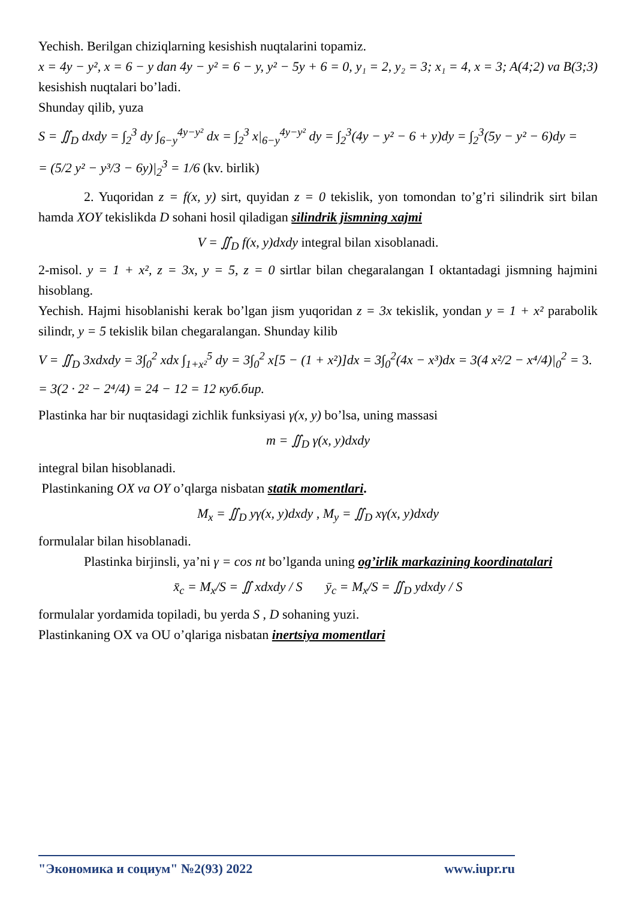Yechish. Berilgan chiziqlarning kesishish nuqtalarini topamiz.
x = 4y − y², x = 6 − y dan 4y − y² = 6 − y, y² − 5y + 6 = 0, y₁ = 2, y₂ = 3; x₁ = 4, x = 3; A(4;2) va B(3;3) kesishish nuqtalari bo’ladi.
Shunday qilib, yuza
S = ∬<sub>D</sub> dxdy = ∫<sub>2</sub><sup>3</sup> dy ∫<sub>6−y</sub><sup>4y−y²</sup> dx = ∫<sub>2</sub><sup>3</sup> x|<sub>6−y</sub><sup>4y−y²</sup> dy = ∫<sub>2</sub><sup>3</sup>(4y − y² − 6 + y)dy = ∫<sub>2</sub><sup>3</sup>(5y − y² − 6)dy =
= (5/2 y² − y³/3 − 6y)|<sub>2</sub><sup>3</sup> = 1/6 (kv. birlik)
2. Yuqoridan z = f(x, y) sirt, quyidan z = 0 tekislik, yon tomondan to’g’ri silindrik sirt bilan hamda XOY tekislikda D sohani hosil qiladigan silindrik jismning xajmi
V = ∬<sub>D</sub> f(x, y)dxdy integral bilan xisoblanadi.
2-misol. y = 1 + x², z = 3x, y = 5, z = 0 sirtlar bilan chegaralangan I oktantadagi jismning hajmini hisoblang.
Yechish. Hajmi hisoblanishi kerak bo’lgan jism yuqoridan z = 3x tekislik, yondan y = 1 + x² parabolik silindr, y = 5 tekislik bilan chegaralangan. Shunday kilib
V = ∬<sub>D</sub> 3xdxdy = 3∫<sub>0</sub><sup>2</sup> xdx ∫<sub>1+x²</sub><sup>5</sup> dy = 3∫<sub>0</sub><sup>2</sup> x[5 − (1 + x²)]dx = 3∫<sub>0</sub><sup>2</sup>(4x − x³)dx = 3(4 x²/2 − x⁴/4)|<sub>0</sub><sup>2</sup> = 3.
= 3(2 · 2² − 2⁴/4) = 24 − 12 = 12 куб.бир.
Plastinka har bir nuqtasidagi zichlik funksiyasi γ(x, y) bo’lsa, uning massasi
m = ∬<sub>D</sub> γ(x, y)dxdy
integral bilan hisoblanadi.
Plastinkaning OX va OY o’qlarga nisbatan statik momentlari.
M<sub>x</sub> = ∬<sub>D</sub> yγ(x, y)dxdy , M<sub>y</sub> = ∬<sub>D</sub> xγ(x, y)dxdy
formulalar bilan hisoblanadi.
Plastinka birjinsli, ya’ni γ = cos nt bo’lganda uning og’irlik markazining koordinatalari
x̄<sub>c</sub> = M<sub>x</sub>/S = ∬ xdxdy / S ȳ<sub>c</sub> = M<sub>x</sub>/S = ∬<sub>D</sub> ydxdy / S
formulalar yordamida topiladi, bu yerda S , D sohaning yuzi.
Plastinkaning OX va OU o’qlariga nisbatan inertsiya momentlari
"Экономика и социум" №2(93) 2022 www.iupr.ru